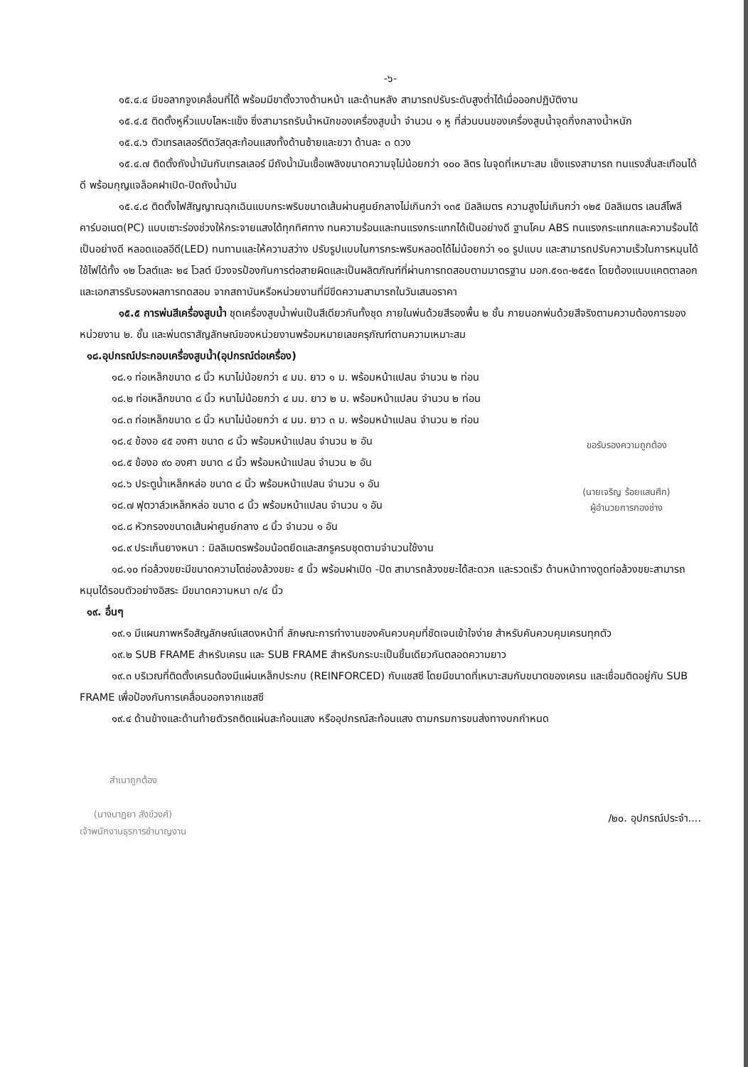-๖-
๑๕.๔.๔ มีขอลากจูงเคลื่อนที่ได้ พร้อมมีขาตั้งวางด้านหน้า และด้านหลัง สามารถปรับระดับสูงต่ำได้เมื่อออกปฏิบัติงาน
๑๕.๔.๕ ติดตั้งหูหิ้วแบบโลหะแข็ง ซึ่งสามารถรับน้ำหนักของเครื่องสูบน้ำ จำนวน ๑ หู ที่ส่วนบนของเครื่องสูบน้ำจุดกึ่งกลางน้ำหนัก
๑๕.๔.๖ ตัวเทรลเลอร์ติดวัสดุสะท้อนแสงทั้งด้านซ้ายและขวา ด้านละ ๓ ดวง
๑๕.๔.๗ ติดตั้งถังน้ำมันกับเทรลเลอร์ มีถังน้ำมันเชื้อเพลิงขนาดความจุไม่น้อยกว่า ๑๐๐ ลิตร ในจุดที่เหมาะสม เข็งแรงสามารถ ทนแรงสั่นสะเทือนได้ดี พร้อมกุญแจล็อคฝาเปิด-ปิดถังน้ำมัน
๑๕.๔.๘ ติดตั้งไฟสัญญาณฉุกเฉินแบบกระพริบขนาดเส้นผ่านศูนย์กลางไม่เกินกว่า ๑๓๕ มิลลิเมตร ความสูงไม่เกินกว่า ๑๒๕ มิลลิเมตร เลนส์โพลีคาร์บอเนต(PC) แบบเซาะร่องช่วงให้กระจายแสงได้ทุกทิศทาง ทนความร้อนและทนแรงกระแทกได้เป็นอย่างดี ฐานโคม ABS ทนแรงกระแทกและความร้อนได้เป็นอย่างดี หลอดแอลอีดี(LED) ทนทานและให้ความสว่าง ปรับรูปแบบในการกระพริบหลอดได้ไม่น้อยกว่า ๑๐ รูปแบบ และสามารถปรับความเร็วในการหมุนได้ ใช้ไฟได้ทั้ง ๑๒ โวลต์และ ๒๔ โวลต์ มีวงจรป้องกันการต่อสายผิดและเป็นผลิตภัณฑ์ที่ผ่านการทดสอบตามมาตรฐาน มอก.๕๑๓-๒๕๕๓ โดยต้องแนบแคตตาลอก และเอกสารรับรองผลการทดสอบ จากสถาบันหรือหน่วยงานที่มีขีดความสามารถในวันเสนอราคา
๑๕.๕ การพ่นสีเครื่องสูบน้ำ ชุดเครื่องสูบน้ำพ่นเป็นสีเดียวกันทั้งชุด ภายในพ่นด้วยสีรองพื้น ๒ ชั้น ภายนอกพ่นด้วยสีจริงตามความต้องการของหน่วยงาน ๒. ชั้น และพ่นตราสัญลักษณ์ของหน่วยงานพร้อมหมายเลขครุภัณฑ์ตามความเหมาะสม
๑๘.อุปกรณ์ประกอบเครื่องสูบน้ำ(อุปกรณ์ต่อเครื่อง)
๑๘.๑ ท่อเหล็กขนาด ๘ นิ้ว หนาไม่น้อยกว่า ๔ มม. ยาว ๑ ม. พร้อมหน้าแปลน จำนวน ๒ ท่อน
๑๘.๒ ท่อเหล็กขนาด ๘ นิ้ว หนาไม่น้อยกว่า ๔ มม. ยาว ๒ ม. พร้อมหน้าแปลน จำนวน ๒ ท่อน
๑๘.๓ ท่อเหล็กขนาด ๘ นิ้ว หนาไม่น้อยกว่า ๔ มม. ยาว ๓ ม. พร้อมหน้าแปลน จำนวน ๒ ท่อน
๑๘.๔ ข้องอ ๔๕ องศา ขนาด ๘ นิ้ว พร้อมหน้าแปลน จำนวน ๒ อัน
๑๘.๕ ข้องอ ๙๐ องศา ขนาด ๘ นิ้ว พร้อมหน้าแปลน จำนวน ๒ อัน
๑๘.๖ ประตูน้ำเหล็กหล่อ ขนาด ๘ นิ้ว พร้อมหน้าแปลน จำนวน ๑ อัน
๑๘.๗ ฟุตวาล์วเหล็กหล่อ ขนาด ๘ นิ้ว พร้อมหน้าแปลน จำนวน ๑ อัน
ขอรับรองความถูกต้อง
(นายเจริญ ร้อยแสนศึก)
ผู้อำนวยการกองช่าง
๑๘.๘ หัวกรองขนาดเส้นผ่าศูนย์กลาง ๘ นิ้ว จำนวน ๑ อัน
๑๘.๙ ประเก็นยางหนา : มิลลิเมตรพร้อมน้อตยึดและสกรูครบชุดตามจำนวนใช้งาน
๑๘.๑๐ ท่อล้วงขยะมีขนาดความโตช่องล้วงขยะ ๕ นิ้ว พร้อมฝาเปิด -ปิด สามารถล้วงขยะได้สะดวก และรวดเร็ว ด้านหน้าทางดูดท่อล้วงขยะสามารถหมุนได้รอบตัวอย่างอิสระ มีขนาดความหนา ๓/๔ นิ้ว
๑๙. อื่นๆ
๑๙.๑ มีแผนภาพหรือสัญลักษณ์แสดงหน้าที่ ลักษณะการทำงานของคันควบคุมที่ชัดเจนเข้าใจง่าย สำหรับคันควบคุมเครนทุกตัว
๑๙.๒ SUB FRAME สำหรับเครน และ SUB FRAME สำหรับกระบะเป็นชิ้นเดียวกันตลอดความยาว
๑๙.๓ บริเวณที่ติดตั้งเครนต้องมีแผ่นเหล็กประกบ (REINFORCED) กับแชสซี โดยมีขนาดที่เหมาะสมกับขนาดของเครน และเชื่อมติดอยู่กับ SUB FRAME เพื่อป้องกันการเคลื่อนออกจากแชสซี
๑๙.๔ ด้านข้างและด้านท้ายตัวรถติดแผ่นสะท้อนแสง หรืออุปกรณ์สะท้อนแสง ตามกรมการขนส่งทางบกกำหนด
สำเนาถูกต้อง
(นางนาฏยา สังข์วงศ์)
เจ้าพนักงานธุรการชำนาญงาน
/๒๐. อุปกรณ์ประจำ....